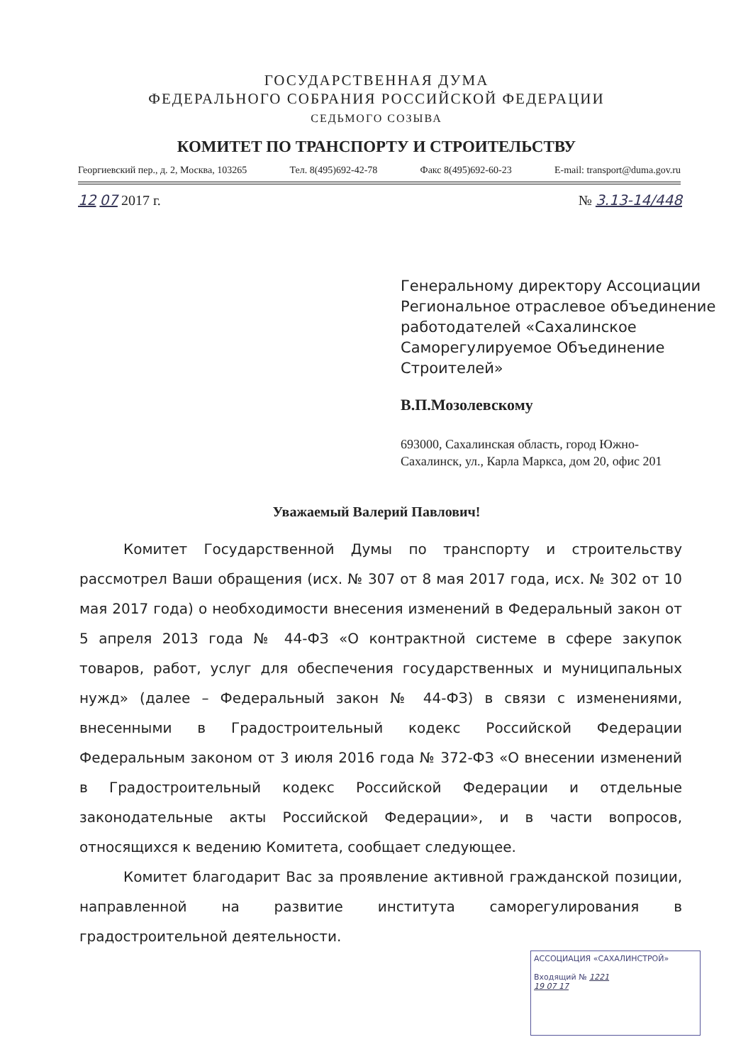ГОСУДАРСТВЕННАЯ ДУМА
ФЕДЕРАЛЬНОГО СОБРАНИЯ РОССИЙСКОЙ ФЕДЕРАЦИИ
СЕДЬМОГО СОЗЫВА
КОМИТЕТ ПО ТРАНСПОРТУ И СТРОИТЕЛЬСТВУ
Георгиевский пер., д. 2, Москва, 103265 Тел. 8(495)692-42-78 Факс 8(495)692-60-23 E-mail: transport@duma.gov.ru
12 07 2017 г. № 3.13-14/448
Генеральному директору Ассоциации Региональное отраслевое объединение работодателей «Сахалинское Саморегулируемое Объединение Строителей»
В.П.Мозолевскому
693000, Сахалинская область, город Южно-Сахалинск, ул., Карла Маркса, дом 20, офис 201
Уважаемый Валерий Павлович!
Комитет Государственной Думы по транспорту и строительству рассмотрел Ваши обращения (исх. № 307 от 8 мая 2017 года, исх. № 302 от 10 мая 2017 года) о необходимости внесения изменений в Федеральный закон от 5 апреля 2013 года № 44-ФЗ «О контрактной системе в сфере закупок товаров, работ, услуг для обеспечения государственных и муниципальных нужд» (далее – Федеральный закон № 44-ФЗ) в связи с изменениями, внесенными в Градостроительный кодекс Российской Федерации Федеральным законом от 3 июля 2016 года № 372-ФЗ «О внесении изменений в Градостроительный кодекс Российской Федерации и отдельные законодательные акты Российской Федерации», и в части вопросов, относящихся к ведению Комитета, сообщает следующее.
Комитет благодарит Вас за проявление активной гражданской позиции, направленной на развитие института саморегулирования в градостроительной деятельности.
АССОЦИАЦИЯ «САХАЛИНСТРОЙ»
Входящий № 1221
19 07 17